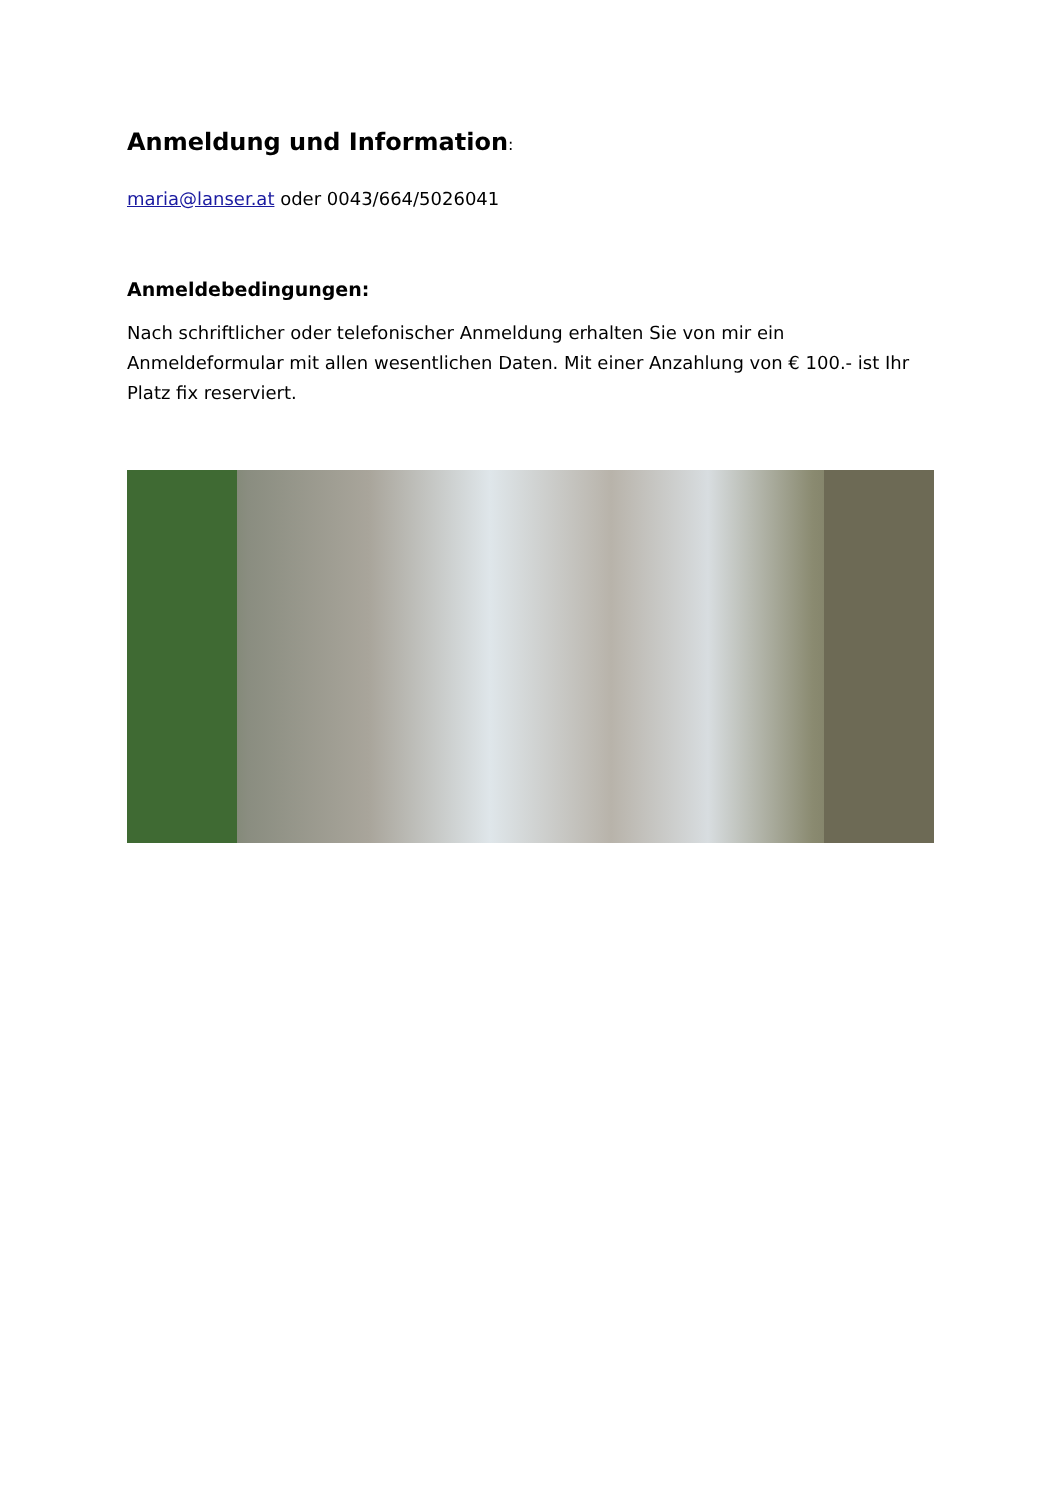Anmeldung und Information:
maria@lanser.at oder 0043/664/5026041
Anmeldebedingungen:
Nach schriftlicher oder telefonischer Anmeldung erhalten Sie von mir ein Anmeldeformular mit allen wesentlichen Daten. Mit einer Anzahlung von € 100.- ist Ihr Platz fix reserviert.